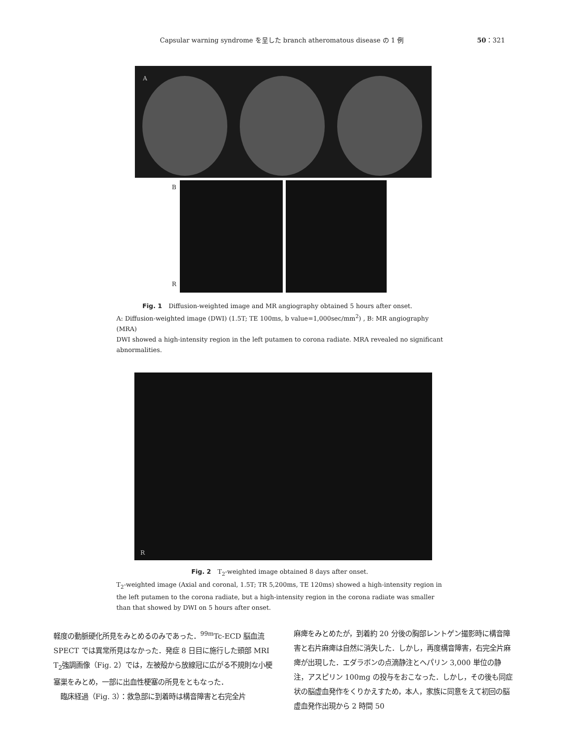Capsular warning syndrome を呈した branch atheromatous disease の 1 例 50：321
A
B
R
Fig. 1　Diffusion-weighted image and MR angiography obtained 5 hours after onset.
A: Diffusion-weighted image (DWI) (1.5T; TE 100ms, b value=1,000sec/mm<sup>2</sup>) , B: MR angiography (MRA)
DWI showed a high-intensity region in the left putamen to corona radiate. MRA revealed no significant abnormalities.
R
Fig. 2　T<sub>2</sub>-weighted image obtained 8 days after onset.
T<sub>2</sub>-weighted image (Axial and coronal, 1.5T; TR 5,200ms, TE 120ms) showed a high-intensity region in the left putamen to the corona radiate, but a high-intensity region in the corona radiate was smaller than that showed by DWI on 5 hours after onset.
軽度の動脈硬化所見をみとめるのみであった．<sup>99m</sup>Tc-ECD 脳血流 SPECT では異常所見はなかった．発症 8 日目に施行した頭部 MRI T<sub>2</sub>強調画像（Fig. 2）では，左被殻から放線冠に広がる不規則な小梗塞巣をみとめ，一部に出血性梗塞の所見をともなった．
　臨床経過（Fig. 3）：救急部に到着時は構音障害と右完全片
麻痺をみとめたが，到着約 20 分後の胸部レントゲン撮影時に構音障害と右片麻痺は自然に消失した．しかし，再度構音障害，右完全片麻痺が出現した．エダラボンの点滴静注とヘパリン 3,000 単位の静注，アスピリン 100mg の投与をおこなった．しかし，その後も同症状の脳虚血発作をくりかえすため，本人，家族に同意をえて初回の脳虚血発作出現から 2 時間 50